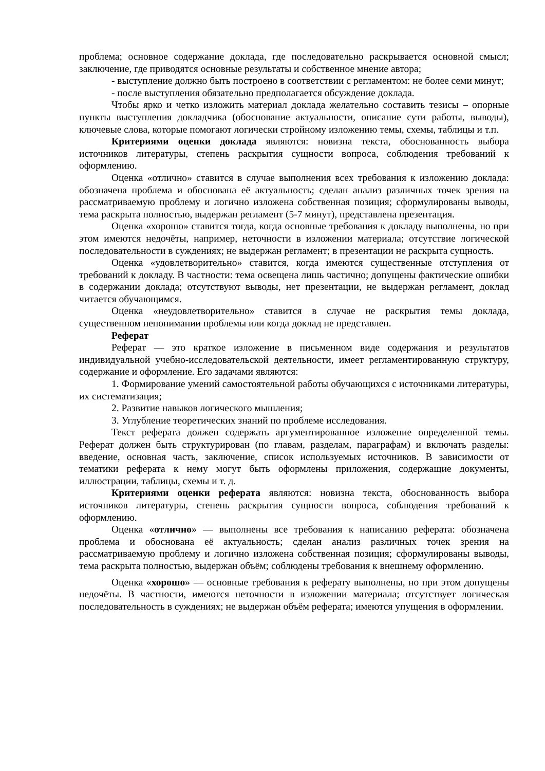проблема; основное содержание доклада, где последовательно раскрывается основной смысл; заключение, где приводятся основные результаты и собственное мнение автора;
- выступление должно быть построено в соответствии с регламентом: не более семи минут;
- после выступления обязательно предполагается обсуждение доклада.
Чтобы ярко и четко изложить материал доклада желательно составить тезисы – опорные пункты выступления докладчика (обоснование актуальности, описание сути работы, выводы), ключевые слова, которые помогают логически стройному изложению темы, схемы, таблицы и т.п.
Критериями оценки доклада являются: новизна текста, обоснованность выбора источников литературы, степень раскрытия сущности вопроса, соблюдения требований к оформлению.
Оценка «отлично» ставится в случае выполнения всех требования к изложению доклада: обозначена проблема и обоснована её актуальность; сделан анализ различных точек зрения на рассматриваемую проблему и логично изложена собственная позиция; сформулированы выводы, тема раскрыта полностью, выдержан регламент (5-7 минут), представлена презентация.
Оценка «хорошо» ставится тогда, когда основные требования к докладу выполнены, но при этом имеются недочёты, например, неточности в изложении материала; отсутствие логической последовательности в суждениях; не выдержан регламент; в презентации не раскрыта сущность.
Оценка «удовлетворительно» ставится, когда имеются существенные отступления от требований к докладу. В частности: тема освещена лишь частично; допущены фактические ошибки в содержании доклада; отсутствуют выводы, нет презентации, не выдержан регламент, доклад читается обучающимся.
Оценка «неудовлетворительно» ставится в случае не раскрытия темы доклада, существенном непонимании проблемы или когда доклад не представлен.
Реферат
Реферат — это краткое изложение в письменном виде содержания и результатов индивидуальной учебно-исследовательской деятельности, имеет регламентированную структуру, содержание и оформление. Его задачами являются:
1. Формирование умений самостоятельной работы обучающихся с источниками литературы, их систематизация;
2. Развитие навыков логического мышления;
3. Углубление теоретических знаний по проблеме исследования.
Текст реферата должен содержать аргументированное изложение определенной темы. Реферат должен быть структурирован (по главам, разделам, параграфам) и включать разделы: введение, основная часть, заключение, список используемых источников. В зависимости от тематики реферата к нему могут быть оформлены приложения, содержащие документы, иллюстрации, таблицы, схемы и т. д.
Критериями оценки реферата являются: новизна текста, обоснованность выбора источников литературы, степень раскрытия сущности вопроса, соблюдения требований к оформлению.
Оценка «отлично» — выполнены все требования к написанию реферата: обозначена проблема и обоснована её актуальность; сделан анализ различных точек зрения на рассматриваемую проблему и логично изложена собственная позиция; сформулированы выводы, тема раскрыта полностью, выдержан объём; соблюдены требования к внешнему оформлению.
Оценка «хорошо» — основные требования к реферату выполнены, но при этом допущены недочёты. В частности, имеются неточности в изложении материала; отсутствует логическая последовательность в суждениях; не выдержан объём реферата; имеются упущения в оформлении.